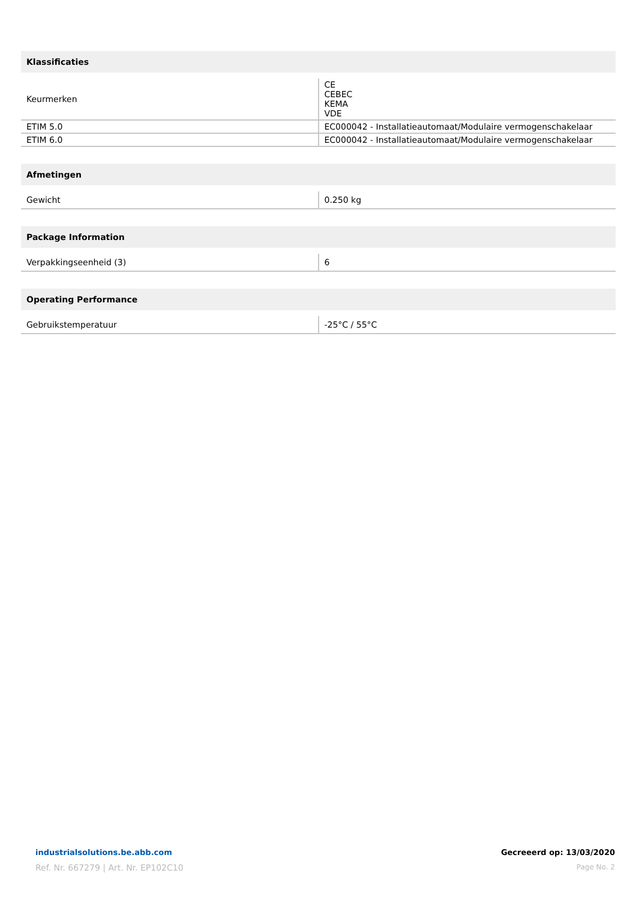| Klassificaties | |
| --- | --- |
| Keurmerken | CE CEBEC KEMA VDE |
| ETIM 5.0 | EC000042 - Installatieautomaat/Modulaire vermogenschakelaar |
| ETIM 6.0 | EC000042 - Installatieautomaat/Modulaire vermogenschakelaar |
| Afmetingen | |
| --- | --- |
| Gewicht | 0.250 kg |
| Package Information | |
| --- | --- |
| Verpakkingseenheid (3) | 6 |
| Operating Performance | |
| --- | --- |
| Gebruikstemperatuur | -25°C / 55°C |
industrialsolutions.be.abb.com
Ref. Nr. 667279 | Art. Nr. EP102C10
Gecreeerd op: 13/03/2020
Page No. 2